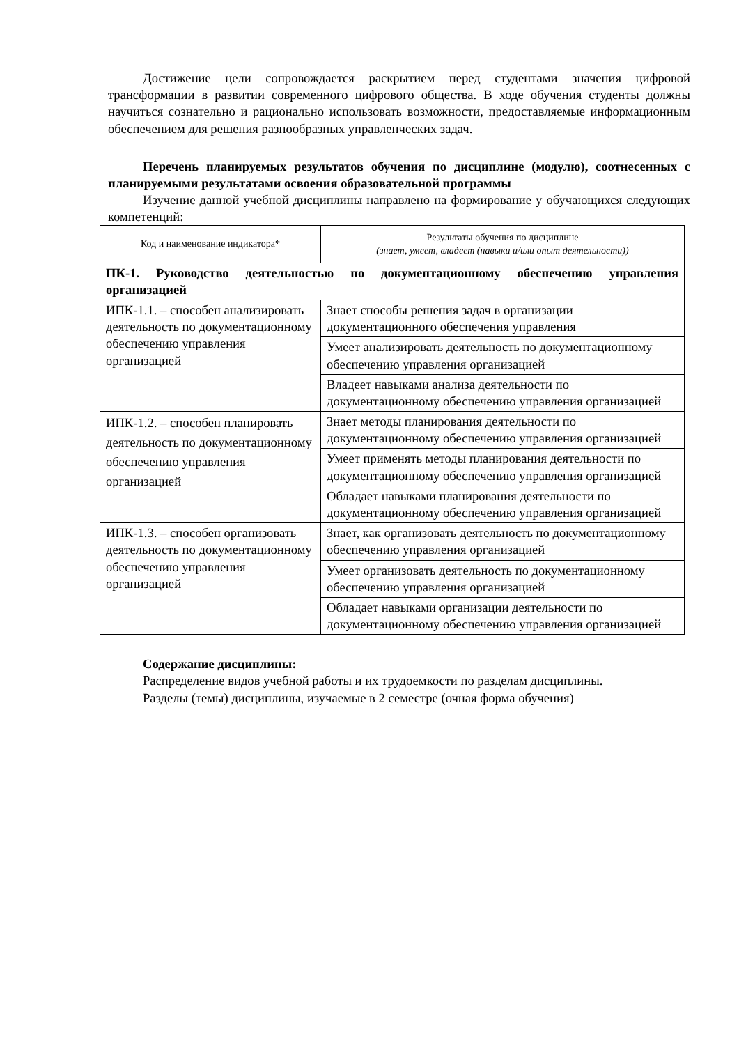Достижение цели сопровождается раскрытием перед студентами значения цифровой трансформации в развитии современного цифрового общества. В ходе обучения студенты должны научиться сознательно и рационально использовать возможности, предоставляемые информационным обеспечением для решения разнообразных управленческих задач.
Перечень планируемых результатов обучения по дисциплине (модулю), соотнесенных с планируемыми результатами освоения образовательной программы
Изучение данной учебной дисциплины направлено на формирование у обучающихся следующих компетенций:
| Код и наименование индикатора* | Результаты обучения по дисциплине (знает, умеет, владеет (навыки и/или опыт деятельности)) |
| ПК-1. Руководство деятельностью по документационному обеспечению управления организацией | |
| ИПК-1.1. – способен анализировать деятельность по документационному обеспечению управления организацией | Знает способы решения задач в организации документационного обеспечения управления |
| | Умеет анализировать деятельность по документационному обеспечению управления организацией |
| | Владеет навыками анализа деятельности по документационному обеспечению управления организацией |
| ИПК-1.2. – способен планировать деятельность по документационному обеспечению управления организацией | Знает методы планирования деятельности по документационному обеспечению управления организацией |
| | Умеет применять методы планирования деятельности по документационному обеспечению управления организацией |
| | Обладает навыками планирования деятельности по документационному обеспечению управления организацией |
| ИПК-1.3. – способен организовать деятельность по документационному обеспечению управления организацией | Знает, как организовать деятельность по документационному обеспечению управления организацией |
| | Умеет организовать деятельность по документационному обеспечению управления организацией |
| | Обладает навыками организации деятельности по документационному обеспечению управления организацией |
Содержание дисциплины:
Распределение видов учебной работы и их трудоемкости по разделам дисциплины.
Разделы (темы) дисциплины, изучаемые в 2 семестре (очная форма обучения)